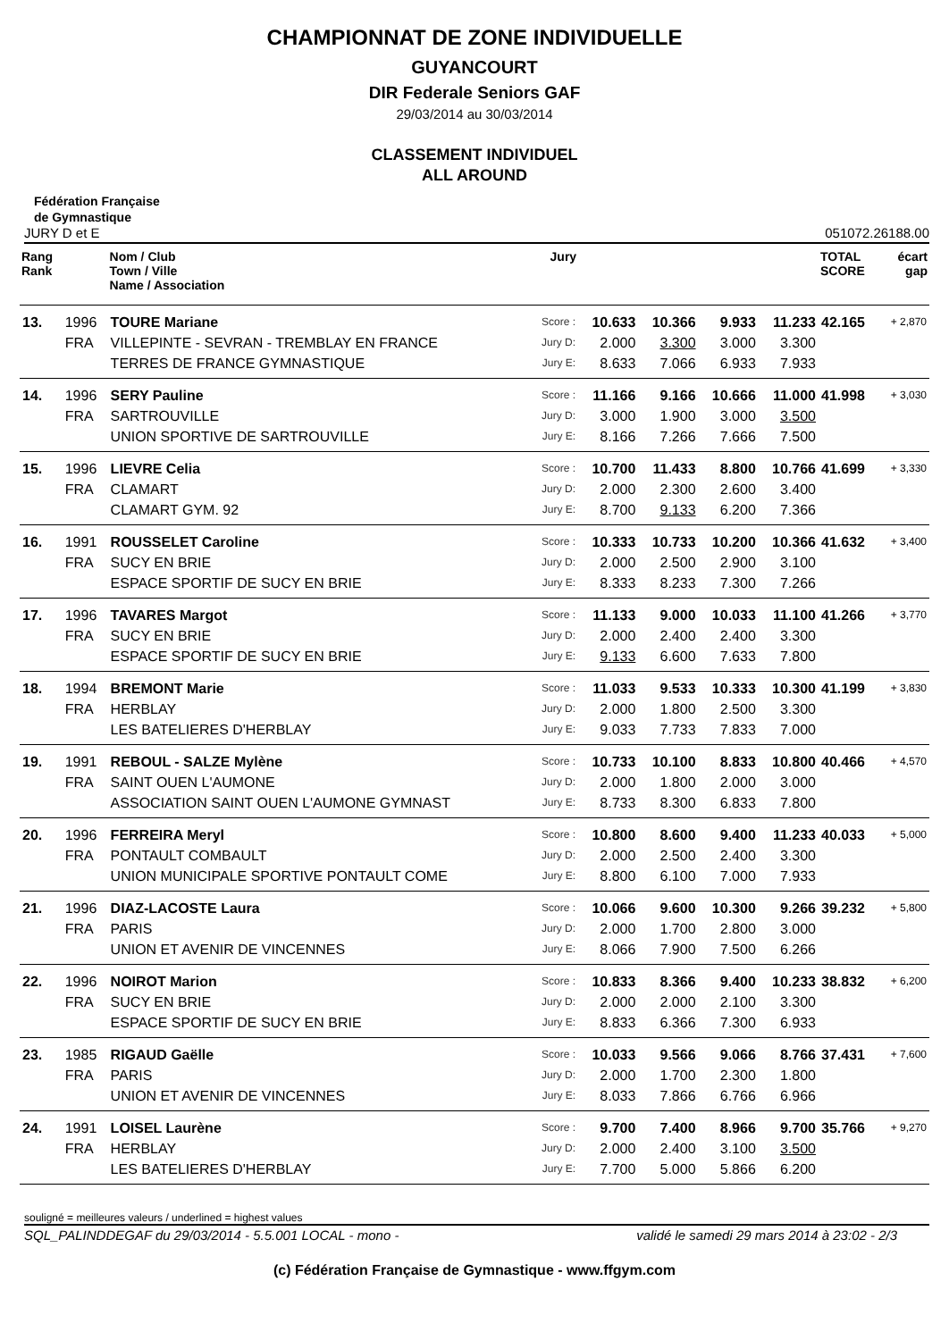CHAMPIONNAT DE ZONE INDIVIDUELLE
GUYANCOURT
DIR Federale Seniors GAF
29/03/2014 au 30/03/2014
CLASSEMENT INDIVIDUEL
ALL AROUND
Fédération Française
de Gymnastique
JURY D et E 051072.26188.00
| Rang Rank | | Nom / Club Town / Ville Name / Association | Jury | | | | | TOTAL SCORE | écart gap |
| --- | --- | --- | --- | --- | --- | --- | --- | --- | --- |
| 13. | 1996 | TOURE Mariane | Score : | 10.633 | 10.366 | 9.933 | 11.233 | 42.165 | + 2,870 |
| | FRA | VILLEPINTE - SEVRAN - TREMBLAY EN FRANCE | Jury D: | 2.000 | 3.300 | 3.000 | 3.300 | | |
| | | TERRES DE FRANCE GYMNASTIQUE | Jury E: | 8.633 | 7.066 | 6.933 | 7.933 | | |
| 14. | 1996 | SERY Pauline | Score : | 11.166 | 9.166 | 10.666 | 11.000 | 41.998 | + 3,030 |
| | FRA | SARTROUVILLE | Jury D: | 3.000 | 1.900 | 3.000 | 3.500 | | |
| | | UNION SPORTIVE DE SARTROUVILLE | Jury E: | 8.166 | 7.266 | 7.666 | 7.500 | | |
| 15. | 1996 | LIEVRE Celia | Score : | 10.700 | 11.433 | 8.800 | 10.766 | 41.699 | + 3,330 |
| | FRA | CLAMART | Jury D: | 2.000 | 2.300 | 2.600 | 3.400 | | |
| | | CLAMART GYM. 92 | Jury E: | 8.700 | 9.133 | 6.200 | 7.366 | | |
| 16. | 1991 | ROUSSELET Caroline | Score : | 10.333 | 10.733 | 10.200 | 10.366 | 41.632 | + 3,400 |
| | FRA | SUCY EN BRIE | Jury D: | 2.000 | 2.500 | 2.900 | 3.100 | | |
| | | ESPACE SPORTIF DE SUCY EN BRIE | Jury E: | 8.333 | 8.233 | 7.300 | 7.266 | | |
| 17. | 1996 | TAVARES Margot | Score : | 11.133 | 9.000 | 10.033 | 11.100 | 41.266 | + 3,770 |
| | FRA | SUCY EN BRIE | Jury D: | 2.000 | 2.400 | 2.400 | 3.300 | | |
| | | ESPACE SPORTIF DE SUCY EN BRIE | Jury E: | 9.133 | 6.600 | 7.633 | 7.800 | | |
| 18. | 1994 | BREMONT Marie | Score : | 11.033 | 9.533 | 10.333 | 10.300 | 41.199 | + 3,830 |
| | FRA | HERBLAY | Jury D: | 2.000 | 1.800 | 2.500 | 3.300 | | |
| | | LES BATELIERES D'HERBLAY | Jury E: | 9.033 | 7.733 | 7.833 | 7.000 | | |
| 19. | 1991 | REBOUL - SALZE Mylène | Score : | 10.733 | 10.100 | 8.833 | 10.800 | 40.466 | + 4,570 |
| | FRA | SAINT OUEN L'AUMONE | Jury D: | 2.000 | 1.800 | 2.000 | 3.000 | | |
| | | ASSOCIATION SAINT OUEN L'AUMONE GYMNAST | Jury E: | 8.733 | 8.300 | 6.833 | 7.800 | | |
| 20. | 1996 | FERREIRA Meryl | Score : | 10.800 | 8.600 | 9.400 | 11.233 | 40.033 | + 5,000 |
| | FRA | PONTAULT COMBAULT | Jury D: | 2.000 | 2.500 | 2.400 | 3.300 | | |
| | | UNION MUNICIPALE SPORTIVE PONTAULT COME | Jury E: | 8.800 | 6.100 | 7.000 | 7.933 | | |
| 21. | 1996 | DIAZ-LACOSTE Laura | Score : | 10.066 | 9.600 | 10.300 | 9.266 | 39.232 | + 5,800 |
| | FRA | PARIS | Jury D: | 2.000 | 1.700 | 2.800 | 3.000 | | |
| | | UNION ET AVENIR DE VINCENNES | Jury E: | 8.066 | 7.900 | 7.500 | 6.266 | | |
| 22. | 1996 | NOIROT Marion | Score : | 10.833 | 8.366 | 9.400 | 10.233 | 38.832 | + 6,200 |
| | FRA | SUCY EN BRIE | Jury D: | 2.000 | 2.000 | 2.100 | 3.300 | | |
| | | ESPACE SPORTIF DE SUCY EN BRIE | Jury E: | 8.833 | 6.366 | 7.300 | 6.933 | | |
| 23. | 1985 | RIGAUD Gaëlle | Score : | 10.033 | 9.566 | 9.066 | 8.766 | 37.431 | + 7,600 |
| | FRA | PARIS | Jury D: | 2.000 | 1.700 | 2.300 | 1.800 | | |
| | | UNION ET AVENIR DE VINCENNES | Jury E: | 8.033 | 7.866 | 6.766 | 6.966 | | |
| 24. | 1991 | LOISEL Laurène | Score : | 9.700 | 7.400 | 8.966 | 9.700 | 35.766 | + 9,270 |
| | FRA | HERBLAY | Jury D: | 2.000 | 2.400 | 3.100 | 3.500 | | |
| | | LES BATELIERES D'HERBLAY | Jury E: | 7.700 | 5.000 | 5.866 | 6.200 | | |
souligné = meilleures valeurs / underlined = highest values
SQL_PALINDDEGAF du 29/03/2014 - 5.5.001 LOCAL - mono - validé le samedi 29 mars 2014 à 23:02 - 2/3
(c) Fédération Française de Gymnastique - www.ffgym.com